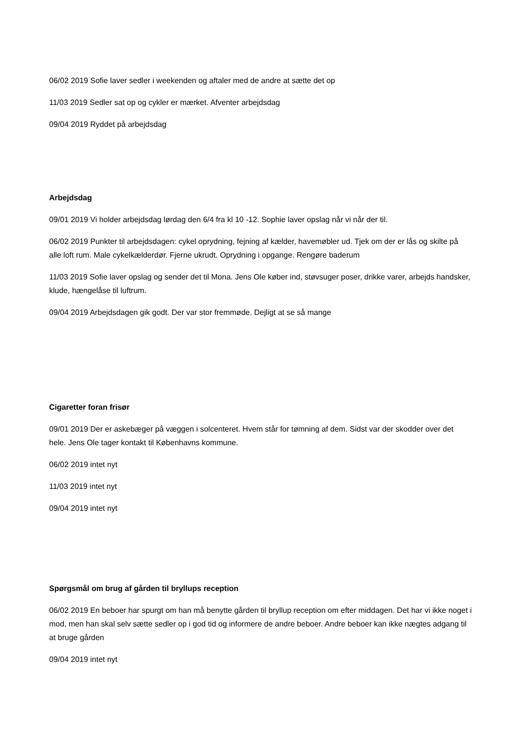06/02 2019 Sofie laver sedler i weekenden og aftaler med de andre at sætte det op
11/03 2019 Sedler sat op og cykler er mærket. Afventer arbejdsdag
09/04 2019 Ryddet på arbejdsdag
Arbejdsdag
09/01 2019 Vi holder arbejdsdag lørdag den 6/4 fra kl 10 -12. Sophie laver opslag når vi når der til.
06/02 2019 Punkter til arbejdsdagen: cykel oprydning, fejning af kælder, havemøbler ud. Tjek om der er lås og skilte på alle loft rum. Male cykelkælderdør. Fjerne ukrudt. Oprydning i opgange. Rengøre baderum
11/03 2019 Sofie laver opslag og sender det til Mona. Jens Ole køber ind, støvsuger poser, drikke varer, arbejds handsker, klude, hængelåse til luftrum.
09/04 2019 Arbejdsdagen gik godt. Der var stor fremmøde. Dejligt at se så mange
Cigaretter foran frisør
09/01 2019 Der er askebæger på væggen i solcenteret. Hvem står for tømning af dem. Sidst var der skodder over det hele. Jens Ole tager kontakt til Københavns kommune.
06/02 2019 intet nyt
11/03 2019 intet nyt
09/04 2019 intet nyt
Spørgsmål om brug af gården til bryllups reception
06/02 2019 En beboer har spurgt om han må benytte gården til bryllup reception om efter middagen. Det har vi ikke noget i mod, men han skal selv sætte sedler op i god tid og informere de andre beboer. Andre beboer kan ikke nægtes adgang til at bruge gården
09/04 2019 intet nyt